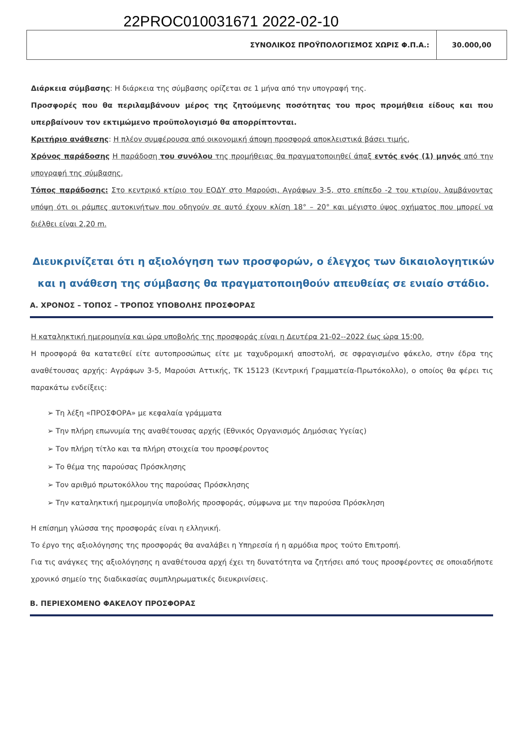22PROC010031671 2022-02-10
| ΣΥΝΟΛΙΚΟΣ ΠΡΟΫΠΟΛΟΓΙΣΜΟΣ ΧΩΡΙΣ Φ.Π.Α.: | 30.000,00 |
Διάρκεια σύμβασης: Η διάρκεια της σύμβασης ορίζεται σε 1 μήνα από την υπογραφή της.
Προσφορές που θα περιλαμβάνουν μέρος της ζητούμενης ποσότητας του προς προμήθεια είδους και που υπερβαίνουν τον εκτιμώμενο προϋπολογισμό θα απορρίπτονται.
Κριτήριο ανάθεσης: Η πλέον συμφέρουσα από οικονομική άποψη προσφορά αποκλειστικά βάσει τιμής.
Χρόνος παράδοσης Η παράδοση του συνόλου της προμήθειας θα πραγματοποιηθεί άπαξ εντός ενός (1) μηνός από την υπογραφή της σύμβασης.
Τόπος παράδοσης: Στο κεντρικό κτίριο του ΕΟΔΥ στο Μαρούσι, Αγράφων 3-5, στο επίπεδο -2 του κτιρίου, λαμβάνοντας υπόψη ότι οι ράμπες αυτοκινήτων που οδηγούν σε αυτό έχουν κλίση 18° – 20° και μέγιστο ύψος οχήματος που μπορεί να διέλθει είναι 2,20 m.
Διευκρινίζεται ότι η αξιολόγηση των προσφορών, ο έλεγχος των δικαιολογητικών και η ανάθεση της σύμβασης θα πραγματοποιηθούν απευθείας σε ενιαίο στάδιο.
Α. ΧΡΟΝΟΣ – ΤΟΠΟΣ – ΤΡΟΠΟΣ ΥΠΟΒΟΛΗΣ ΠΡΟΣΦΟΡΑΣ
Η καταληκτική ημερομηνία και ώρα υποβολής της προσφοράς είναι η Δευτέρα 21-02--2022 έως ώρα 15:00.
Η προσφορά θα κατατεθεί είτε αυτοπροσώπως είτε με ταχυδρομική αποστολή, σε σφραγισμένο φάκελο, στην έδρα της αναθέτουσας αρχής: Αγράφων 3-5, Μαρούσι Αττικής, ΤΚ 15123 (Κεντρική Γραμματεία-Πρωτόκολλο), ο οποίος θα φέρει τις παρακάτω ενδείξεις:
➢ Τη λέξη «ΠΡΟΣΦΟΡΑ» με κεφαλαία γράμματα
➢ Την πλήρη επωνυμία της αναθέτουσας αρχής (Εθνικός Οργανισμός Δημόσιας Υγείας)
➢ Τον πλήρη τίτλο και τα πλήρη στοιχεία του προσφέροντος
➢ Το θέμα της παρούσας Πρόσκλησης
➢ Τον αριθμό πρωτοκόλλου της παρούσας Πρόσκλησης
➢ Την καταληκτική ημερομηνία υποβολής προσφοράς, σύμφωνα με την παρούσα Πρόσκληση
Η επίσημη γλώσσα της προσφοράς είναι η ελληνική.
Το έργο της αξιολόγησης της προσφοράς θα αναλάβει η Υπηρεσία ή η αρμόδια προς τούτο Επιτροπή.
Για τις ανάγκες της αξιολόγησης η αναθέτουσα αρχή έχει τη δυνατότητα να ζητήσει από τους προσφέροντες σε οποιαδήποτε χρονικό σημείο της διαδικασίας συμπληρωματικές διευκρινίσεις.
Β. ΠΕΡΙΕΧΟΜΕΝΟ ΦΑΚΕΛΟΥ ΠΡΟΣΦΟΡΑΣ